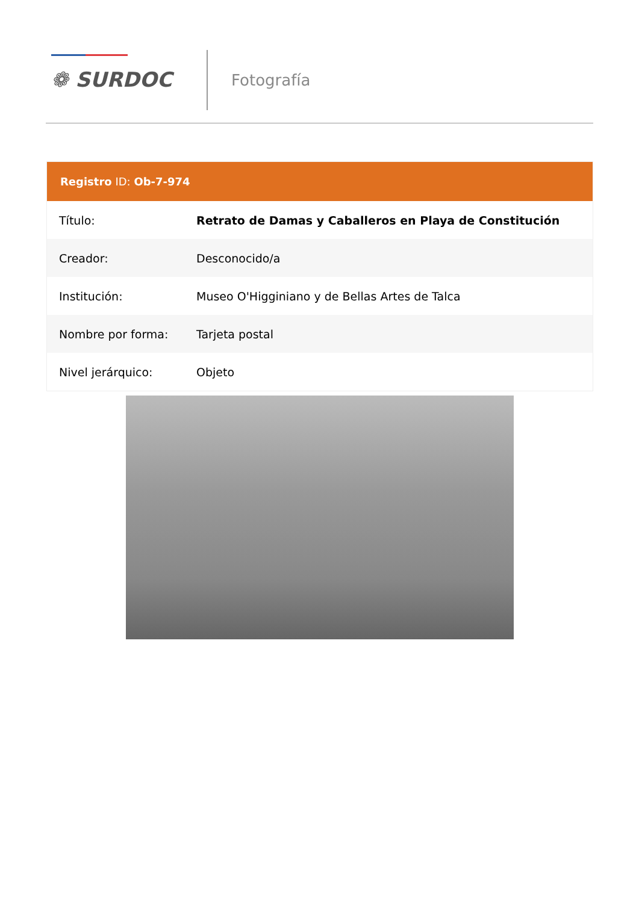❁ SURDOC Fotografía
Registro ID: Ob-7-974
| Título: | Retrato de Damas y Caballeros en Playa de Constitución |
| Creador: | Desconocido/a |
| Institución: | Museo O'Higginiano y de Bellas Artes de Talca |
| Nombre por forma: | Tarjeta postal |
| Nivel jerárquico: | Objeto |